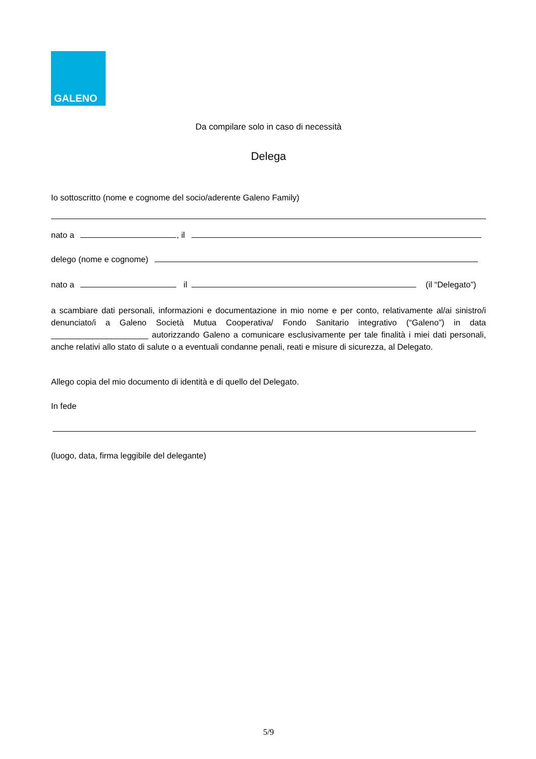GALENO
Da compilare solo in caso di necessità
Delega
Io sottoscritto (nome e cognome del socio/aderente Galeno Family)
nato a , il
delego (nome e cognome)
nato a il (il “Delegato”)
a scambiare dati personali, informazioni e documentazione in mio nome e per conto, relativamente al/ai sinistro/i denunciato/i a Galeno Società Mutua Cooperativa/ Fondo Sanitario integrativo (“Galeno”) in data _____________________ autorizzando Galeno a comunicare esclusivamente per tale finalità i miei dati personali, anche relativi allo stato di salute o a eventuali condanne penali, reati e misure di sicurezza, al Delegato.
Allego copia del mio documento di identità e di quello del Delegato.
In fede
(luogo, data, firma leggibile del delegante)
5/9